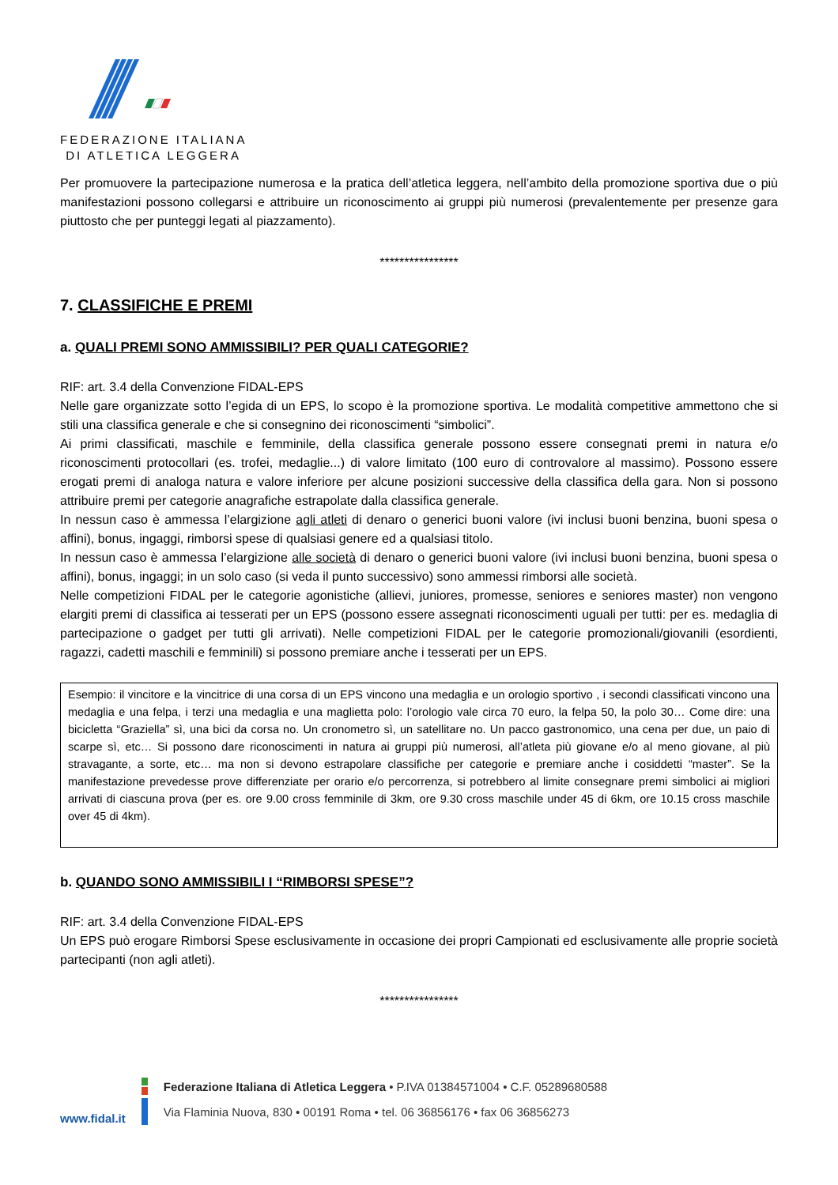FEDERAZIONE ITALIANA
DI ATLETICA LEGGERA
Per promuovere la partecipazione numerosa e la pratica dell’atletica leggera, nell’ambito della promozione sportiva due o più manifestazioni possono collegarsi e attribuire un riconoscimento ai gruppi più numerosi (prevalentemente per presenze gara piuttosto che per punteggi legati al piazzamento).
****************
7. CLASSIFICHE E PREMI
a. QUALI PREMI SONO AMMISSIBILI? PER QUALI CATEGORIE?
RIF: art. 3.4 della Convenzione FIDAL-EPS
Nelle gare organizzate sotto l’egida di un EPS, lo scopo è la promozione sportiva. Le modalità competitive ammettono che si stili una classifica generale e che si consegnino dei riconoscimenti “simbolici”.
Ai primi classificati, maschile e femminile, della classifica generale possono essere consegnati premi in natura e/o riconoscimenti protocollari (es. trofei, medaglie...) di valore limitato (100 euro di controvalore al massimo). Possono essere erogati premi di analoga natura e valore inferiore per alcune posizioni successive della classifica della gara. Non si possono attribuire premi per categorie anagrafiche estrapolate dalla classifica generale.
In nessun caso è ammessa l’elargizione agli atleti di denaro o generici buoni valore (ivi inclusi buoni benzina, buoni spesa o affini), bonus, ingaggi, rimborsi spese di qualsiasi genere ed a qualsiasi titolo.
In nessun caso è ammessa l’elargizione alle società di denaro o generici buoni valore (ivi inclusi buoni benzina, buoni spesa o affini), bonus, ingaggi; in un solo caso (si veda il punto successivo) sono ammessi rimborsi alle società.
Nelle competizioni FIDAL per le categorie agonistiche (allievi, juniores, promesse, seniores e seniores master) non vengono elargiti premi di classifica ai tesserati per un EPS (possono essere assegnati riconoscimenti uguali per tutti: per es. medaglia di partecipazione o gadget per tutti gli arrivati). Nelle competizioni FIDAL per le categorie promozionali/giovanili (esordienti, ragazzi, cadetti maschili e femminili) si possono premiare anche i tesserati per un EPS.
Esempio: il vincitore e la vincitrice di una corsa di un EPS vincono una medaglia e un orologio sportivo , i secondi classificati vincono una medaglia e una felpa, i terzi una medaglia e una maglietta polo: l’orologio vale circa 70 euro, la felpa 50, la polo 30… Come dire: una bicicletta “Graziella” sì, una bici da corsa no. Un cronometro sì, un satellitare no. Un pacco gastronomico, una cena per due, un paio di scarpe sì, etc… Si possono dare riconoscimenti in natura ai gruppi più numerosi, all’atleta più giovane e/o al meno giovane, al più stravagante, a sorte, etc… ma non si devono estrapolare classifiche per categorie e premiare anche i cosiddetti “master”. Se la manifestazione prevedesse prove differenziate per orario e/o percorrenza, si potrebbero al limite consegnare premi simbolici ai migliori arrivati di ciascuna prova (per es. ore 9.00 cross femminile di 3km, ore 9.30 cross maschile under 45 di 6km, ore 10.15 cross maschile over 45 di 4km).
b. QUANDO SONO AMMISSIBILI I “RIMBORSI SPESE”?
RIF: art. 3.4 della Convenzione FIDAL-EPS
Un EPS può erogare Rimborsi Spese esclusivamente in occasione dei propri Campionati ed esclusivamente alle proprie società partecipanti (non agli atleti).
****************
www.fidal.it
Federazione Italiana di Atletica Leggera • P.IVA 01384571004 • C.F. 05289680588
Via Flaminia Nuova, 830 • 00191 Roma • tel. 06 36856176 • fax 06 36856273